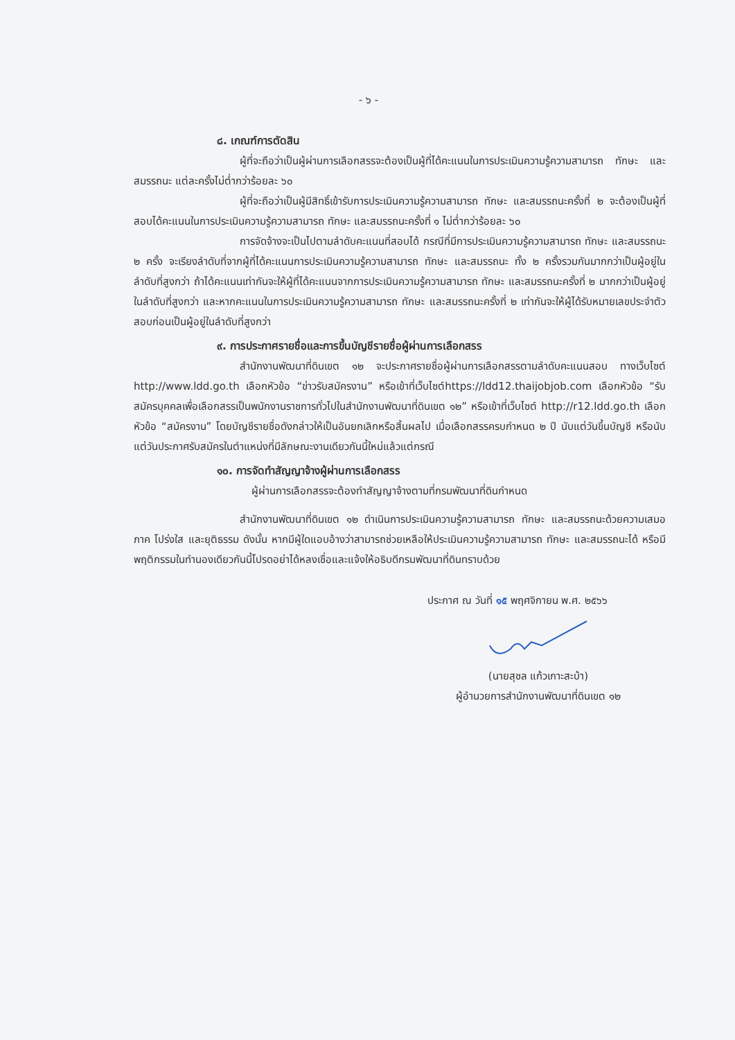- ๖ -
๘. เกณฑ์การตัดสิน
ผู้ที่จะถือว่าเป็นผู้ผ่านการเลือกสรรจะต้องเป็นผู้ที่ได้คะแนนในการประเมินความรู้ความสามารถ ทักษะ และสมรรถนะ แต่ละครั้งไม่ต่ำกว่าร้อยละ ๖๐
ผู้ที่จะถือว่าเป็นผู้มีสิทธิ์เข้ารับการประเมินความรู้ความสามารถ ทักษะ และสมรรถนะครั้งที่ ๒ จะต้องเป็นผู้ที่สอบได้คะแนนในการประเมินความรู้ความสามารถ ทักษะ และสมรรถนะครั้งที่ ๑ ไม่ต่ำกว่าร้อยละ ๖๐
การจัดจ้างจะเป็นไปตามลำดับคะแนนที่สอบได้ กรณีที่มีการประเมินความรู้ความสามารถ ทักษะ และสมรรถนะ ๒ ครั้ง จะเรียงลำดับที่จากผู้ที่ได้คะแนนการประเมินความรู้ความสามารถ ทักษะ และสมรรถนะ ทั้ง ๒ ครั้งรวมกันมากกว่าเป็นผู้อยู่ในลำดับที่สูงกว่า ถ้าได้คะแนนเท่ากันจะให้ผู้ที่ได้คะแนนจากการประเมินความรู้ความสามารถ ทักษะ และสมรรถนะครั้งที่ ๒ มากกว่าเป็นผู้อยู่ในลำดับที่สูงกว่า และหากคะแนนในการประเมินความรู้ความสามารถ ทักษะ และสมรรถนะครั้งที่ ๒ เท่ากันจะให้ผู้ได้รับหมายเลขประจำตัวสอบก่อนเป็นผู้อยู่ในลำดับที่สูงกว่า
๙. การประกาศรายชื่อและการขึ้นบัญชีรายชื่อผู้ผ่านการเลือกสรร
สำนักงานพัฒนาที่ดินเขต ๑๒ จะประกาศรายชื่อผู้ผ่านการเลือกสรรตามลำดับคะแนนสอบ ทางเว็บไซต์ http://www.ldd.go.th เลือกหัวข้อ “ข่าวรับสมัครงาน” หรือเข้าที่เว็บไซต์https://ldd12.thaijobjob.com เลือกหัวข้อ “รับสมัครบุคคลเพื่อเลือกสรรเป็นพนักงานราชการทั่วไปในสำนักงานพัฒนาที่ดินเขต ๑๒” หรือเข้าที่เว็บไซต์ http://r12.ldd.go.th เลือกหัวข้อ “สมัครงาน” โดยบัญชีรายชื่อดังกล่าวให้เป็นอันยกเลิกหรือสิ้นผลไป เมื่อเลือกสรรครบกำหนด ๒ ปี นับแต่วันขึ้นบัญชี หรือนับแต่วันประกาศรับสมัครในตำแหน่งที่มีลักษณะงานเดียวกันนี้ใหม่แล้วแต่กรณี
๑๐. การจัดทำสัญญาจ้างผู้ผ่านการเลือกสรร
ผู้ผ่านการเลือกสรรจะต้องทำสัญญาจ้างตามที่กรมพัฒนาที่ดินกำหนด
สำนักงานพัฒนาที่ดินเขต ๑๒ ดำเนินการประเมินความรู้ความสามารถ ทักษะ และสมรรถนะด้วยความเสมอภาค โปร่งใส และยุติธรรม ดังนั้น หากมีผู้ใดแอบอ้างว่าสามารถช่วยเหลือให้ประเมินความรู้ความสามารถ ทักษะ และสมรรถนะได้ หรือมีพฤติกรรมในทำนองเดียวกันนี้โปรดอย่าได้หลงเชื่อและแจ้งให้อธิบดีกรมพัฒนาที่ดินทราบด้วย
ประกาศ ณ วันที่ ๑๕ พฤศจิกายน พ.ศ. ๒๕๖๖
(นายสุชล แก้วเกาะสะบ้า)
ผู้อำนวยการสำนักงานพัฒนาที่ดินเขต ๑๒